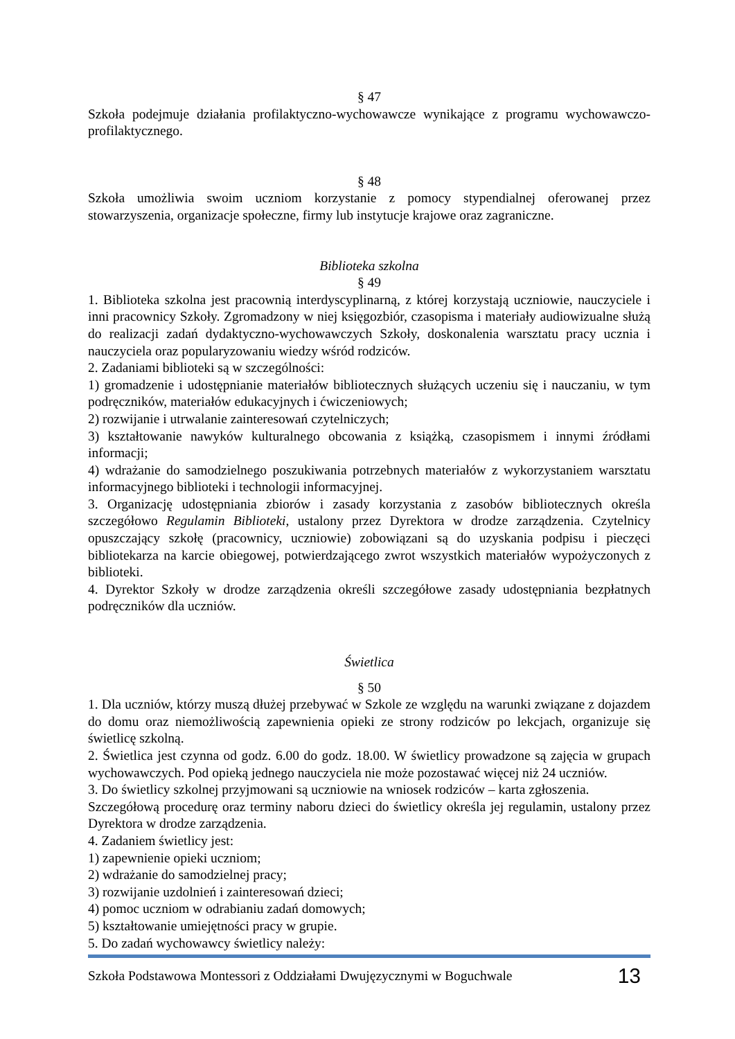§ 47
Szkoła podejmuje działania profilaktyczno-wychowawcze wynikające z programu wychowawczo-profilaktycznego.
§ 48
Szkoła umożliwia swoim uczniom korzystanie z pomocy stypendialnej oferowanej przez stowarzyszenia, organizacje społeczne, firmy lub instytucje krajowe oraz zagraniczne.
Biblioteka szkolna
§ 49
1. Biblioteka szkolna jest pracownią interdyscyplinarną, z której korzystają uczniowie, nauczyciele i inni pracownicy Szkoły. Zgromadzony w niej księgozbiór, czasopisma i materiały audiowizualne służą do realizacji zadań dydaktyczno-wychowawczych Szkoły, doskonalenia warsztatu pracy ucznia i nauczyciela oraz popularyzowaniu wiedzy wśród rodziców.
2. Zadaniami biblioteki są w szczególności:
1) gromadzenie i udostępnianie materiałów bibliotecznych służących uczeniu się i nauczaniu, w tym podręczników, materiałów edukacyjnych i ćwiczeniowych;
2) rozwijanie i utrwalanie zainteresowań czytelniczych;
3) kształtowanie nawyków kulturalnego obcowania z książką, czasopismem i innymi źródłami informacji;
4) wdrażanie do samodzielnego poszukiwania potrzebnych materiałów z wykorzystaniem warsztatu informacyjnego biblioteki i technologii informacyjnej.
3. Organizację udostępniania zbiorów i zasady korzystania z zasobów bibliotecznych określa szczegółowo Regulamin Biblioteki, ustalony przez Dyrektora w drodze zarządzenia. Czytelnicy opuszczający szkołę (pracownicy, uczniowie) zobowiązani są do uzyskania podpisu i pieczęci bibliotekarza na karcie obiegowej, potwierdzającego zwrot wszystkich materiałów wypożyczonych z biblioteki.
4. Dyrektor Szkoły w drodze zarządzenia określi szczegółowe zasady udostępniania bezpłatnych podręczników dla uczniów.
Świetlica
§ 50
1. Dla uczniów, którzy muszą dłużej przebywać w Szkole ze względu na warunki związane z dojazdem do domu oraz niemożliwością zapewnienia opieki ze strony rodziców po lekcjach, organizuje się świetlicę szkolną.
2. Świetlica jest czynna od godz. 6.00 do godz. 18.00. W świetlicy prowadzone są zajęcia w grupach wychowawczych. Pod opieką jednego nauczyciela nie może pozostawać więcej niż 24 uczniów.
3. Do świetlicy szkolnej przyjmowani są uczniowie na wniosek rodziców – karta zgłoszenia.
Szczegółową procedurę oraz terminy naboru dzieci do świetlicy określa jej regulamin, ustalony przez Dyrektora w drodze zarządzenia.
4. Zadaniem świetlicy jest:
1) zapewnienie opieki uczniom;
2) wdrażanie do samodzielnej pracy;
3) rozwijanie uzdolnień i zainteresowań dzieci;
4) pomoc uczniom w odrabianiu zadań domowych;
5) kształtowanie umiejętności pracy w grupie.
5. Do zadań wychowawcy świetlicy należy:
Szkoła Podstawowa Montessori z Oddziałami Dwujęzycznymi w Boguchwale 13